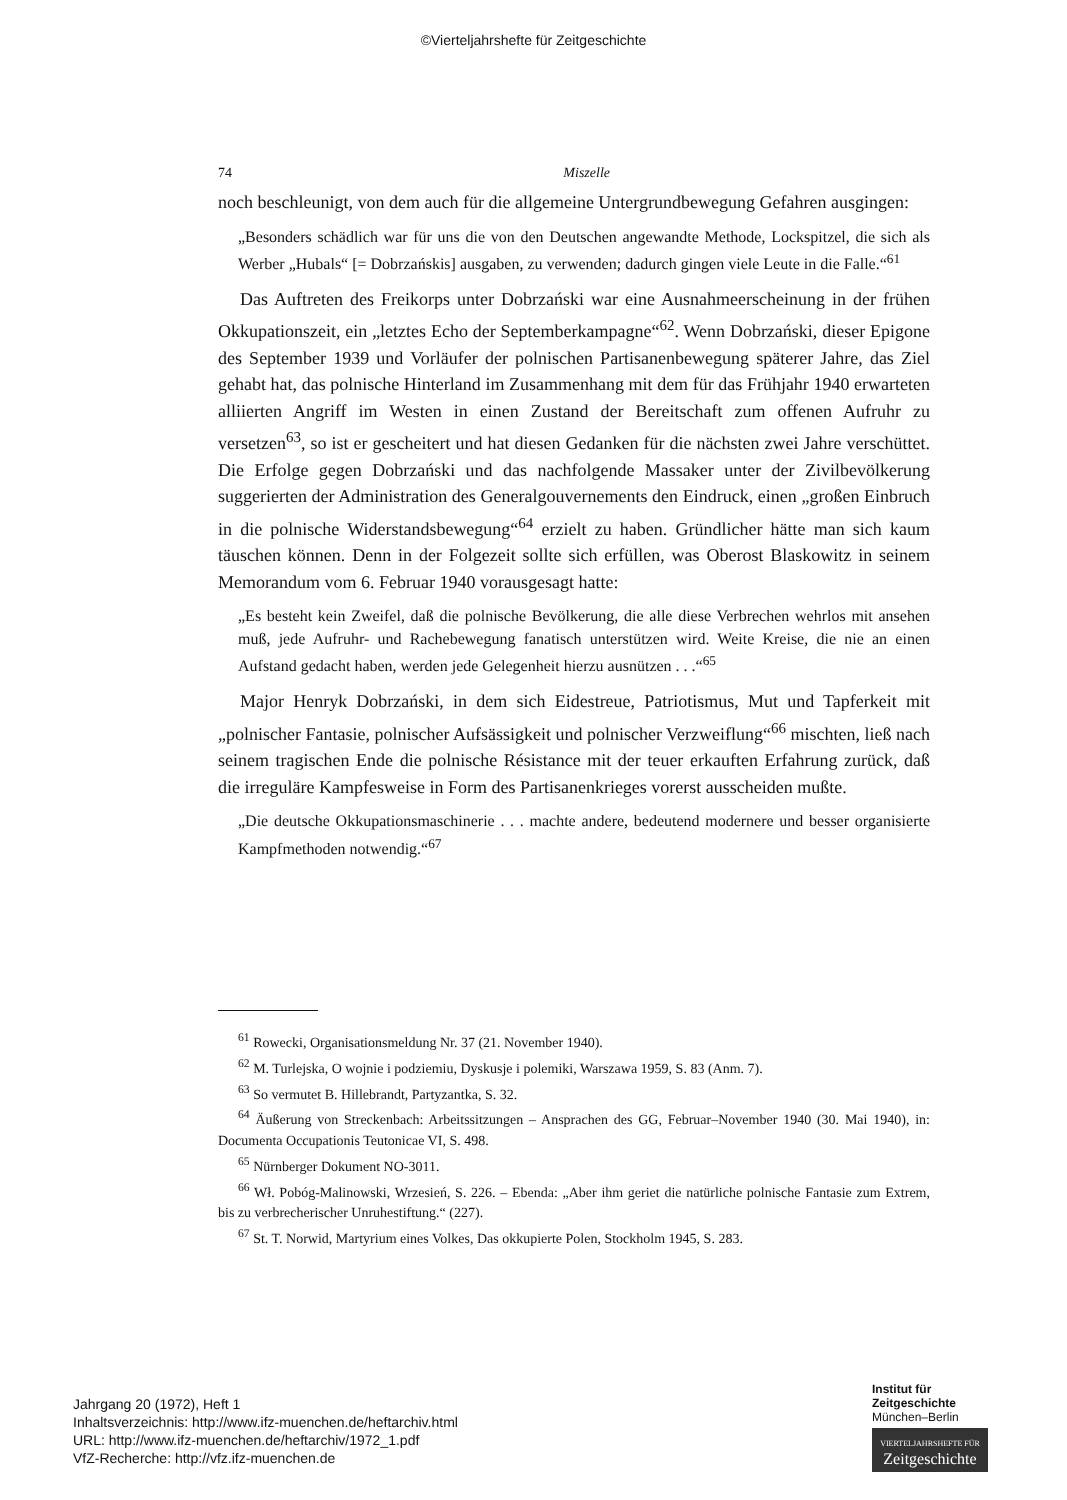©Vierteljahrshefte für Zeitgeschichte
74 Miszelle
noch beschleunigt, von dem auch für die allgemeine Untergrundbewegung Gefahren ausgingen:
„Besonders schädlich war für uns die von den Deutschen angewandte Methode, Lockspitzel, die sich als Werber „Hubals“ [= Dobrzańskis] ausgaben, zu verwenden; dadurch gingen viele Leute in die Falle.“<sup>61</sup>
Das Auftreten des Freikorps unter Dobrzański war eine Ausnahmeerscheinung in der frühen Okkupationszeit, ein „letztes Echo der Septemberkampagne“<sup>62</sup>. Wenn Dobrzański, dieser Epigone des September 1939 und Vorläufer der polnischen Partisanenbewegung späterer Jahre, das Ziel gehabt hat, das polnische Hinterland im Zusammenhang mit dem für das Frühjahr 1940 erwarteten alliierten Angriff im Westen in einen Zustand der Bereitschaft zum offenen Aufruhr zu versetzen<sup>63</sup>, so ist er gescheitert und hat diesen Gedanken für die nächsten zwei Jahre verschüttet. Die Erfolge gegen Dobrzański und das nachfolgende Massaker unter der Zivilbevölkerung suggerierten der Administration des Generalgouvernements den Eindruck, einen „großen Einbruch in die polnische Widerstandsbewegung“<sup>64</sup> erzielt zu haben. Gründlicher hätte man sich kaum täuschen können. Denn in der Folgezeit sollte sich erfüllen, was Oberost Blaskowitz in seinem Memorandum vom 6. Februar 1940 vorausgesagt hatte:
„Es besteht kein Zweifel, daß die polnische Bevölkerung, die alle diese Verbrechen wehrlos mit ansehen muß, jede Aufruhr- und Rachebewegung fanatisch unterstützen wird. Weite Kreise, die nie an einen Aufstand gedacht haben, werden jede Gelegenheit hierzu ausnützen . . .“<sup>65</sup>
Major Henryk Dobrzański, in dem sich Eidestreue, Patriotismus, Mut und Tapferkeit mit „polnischer Fantasie, polnischer Aufsässigkeit und polnischer Verzweiflung“<sup>66</sup> mischten, ließ nach seinem tragischen Ende die polnische Résistance mit der teuer erkauften Erfahrung zurück, daß die irreguläre Kampfesweise in Form des Partisanenkrieges vorerst ausscheiden mußte.
„Die deutsche Okkupationsmaschinerie . . . machte andere, bedeutend modernere und besser organisierte Kampfmethoden notwendig.“<sup>67</sup>
<sup>61</sup> Rowecki, Organisationsmeldung Nr. 37 (21. November 1940).
<sup>62</sup> M. Turlejska, O wojnie i podziemiu, Dyskusje i polemiki, Warszawa 1959, S. 83 (Anm. 7).
<sup>63</sup> So vermutet B. Hillebrandt, Partyzantka, S. 32.
<sup>64</sup> Äußerung von Streckenbach: Arbeitssitzungen – Ansprachen des GG, Februar–November 1940 (30. Mai 1940), in: Documenta Occupationis Teutonicae VI, S. 498.
<sup>65</sup> Nürnberger Dokument NO-3011.
<sup>66</sup> Wł. Pobóg-Malinowski, Wrzesień, S. 226. – Ebenda: „Aber ihm geriet die natürliche polnische Fantasie zum Extrem, bis zu verbrecherischer Unruhestiftung.“ (227).
<sup>67</sup> St. T. Norwid, Martyrium eines Volkes, Das okkupierte Polen, Stockholm 1945, S. 283.
Jahrgang 20 (1972), Heft 1
Inhaltsverzeichnis: http://www.ifz-muenchen.de/heftarchiv.html
URL: http://www.ifz-muenchen.de/heftarchiv/1972_1.pdf
VfZ-Recherche: http://vfz.ifz-muenchen.de
Institut für
Zeitgeschichte
München–Berlin
VIERTELJAHRSHEFTE FÜR
Zeitgeschichte